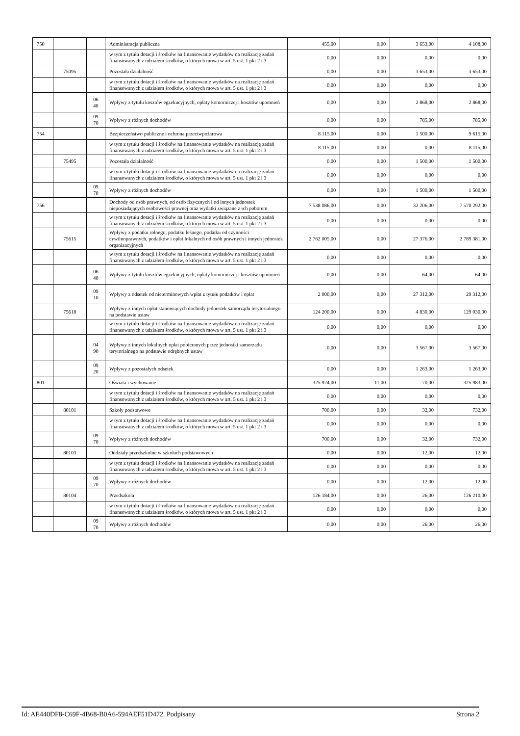| 750 | | | Administracja publiczna | 455,00 | 0,00 | 3 653,00 | 4 108,00 |
| | | | w tym z tytułu dotacji i środków na finansowanie wydatków na realizację zadań finansowanych z udziałem środków, o których mowa w art. 5 ust. 1 pkt 2 i 3 | 0,00 | 0,00 | 0,00 | 0,00 |
| | 75095 | | Pozostała działalność | 0,00 | 0,00 | 3 653,00 | 3 653,00 |
| | | | w tym z tytułu dotacji i środków na finansowanie wydatków na realizację zadań finansowanych z udziałem środków, o których mowa w art. 5 ust. 1 pkt 2 i 3 | 0,00 | 0,00 | 0,00 | 0,00 |
| | | 06 40 | Wpływy z tytułu kosztów egzekucyjnych, opłaty komorniczej i kosztów upomnień | 0,00 | 0,00 | 2 868,00 | 2 868,00 |
| | | 09 70 | Wpływy z różnych dochodów | 0,00 | 0,00 | 785,00 | 785,00 |
| 754 | | | Bezpieczeństwo publiczne i ochrona przeciwpożarowa | 8 115,00 | 0,00 | 1 500,00 | 9 615,00 |
| | | | w tym z tytułu dotacji i środków na finansowanie wydatków na realizację zadań finansowanych z udziałem środków, o których mowa w art. 5 ust. 1 pkt 2 i 3 | 8 115,00 | 0,00 | 0,00 | 8 115,00 |
| | 75495 | | Pozostała działalność | 0,00 | 0,00 | 1 500,00 | 1 500,00 |
| | | | w tym z tytułu dotacji i środków na finansowanie wydatków na realizację zadań finansowanych z udziałem środków, o których mowa w art. 5 ust. 1 pkt 2 i 3 | 0,00 | 0,00 | 0,00 | 0,00 |
| | | 09 70 | Wpływy z różnych dochodów | 0,00 | 0,00 | 1 500,00 | 1 500,00 |
| 756 | | | Dochody od osób prawnych, od osób fizycznych i od innych jednostek nieposiadających osobowości prawnej oraz wydatki związane z ich poborem | 7 538 086,00 | 0,00 | 32 206,00 | 7 570 292,00 |
| | | | w tym z tytułu dotacji i środków na finansowanie wydatków na realizację zadań finansowanych z udziałem środków, o których mowa w art. 5 ust. 1 pkt 2 i 3 | 0,00 | 0,00 | 0,00 | 0,00 |
| | 75615 | | Wpływy z podatku rolnego, podatku leśnego, podatku od czynności cywilnoprawnych, podatków i opłat lokalnych od osób prawnych i innych jednostek organizacyjnych | 2 762 005,00 | 0,00 | 27 376,00 | 2 789 381,00 |
| | | | w tym z tytułu dotacji i środków na finansowanie wydatków na realizację zadań finansowanych z udziałem środków, o których mowa w art. 5 ust. 1 pkt 2 i 3 | 0,00 | 0,00 | 0,00 | 0,00 |
| | | 06 40 | Wpływy z tytułu kosztów egzekucyjnych, opłaty komorniczej i kosztów upomnień | 0,00 | 0,00 | 64,00 | 64,00 |
| | | 09 10 | Wpływy z odsetek od nieterminowych wpłat z tytułu podatków i opłat | 2 000,00 | 0,00 | 27 312,00 | 29 312,00 |
| | 75618 | | Wpływy z innych opłat stanowiących dochody jednostek samorządu terytorialnego na podstawie ustaw | 124 200,00 | 0,00 | 4 830,00 | 129 030,00 |
| | | | w tym z tytułu dotacji i środków na finansowanie wydatków na realizację zadań finansowanych z udziałem środków, o których mowa w art. 5 ust. 1 pkt 2 i 3 | 0,00 | 0,00 | 0,00 | 0,00 |
| | | 04 90 | Wpływy z innych lokalnych opłat pobieranych przez jednostki samorządu terytorialnego na podstawie odrębnych ustaw | 0,00 | 0,00 | 3 567,00 | 3 567,00 |
| | | 09 20 | Wpływy z pozostałych odsetek | 0,00 | 0,00 | 1 263,00 | 1 263,00 |
| 801 | | | Oświata i wychowanie | 325 924,00 | -11,00 | 70,00 | 325 983,00 |
| | | | w tym z tytułu dotacji i środków na finansowanie wydatków na realizację zadań finansowanych z udziałem środków, o których mowa w art. 5 ust. 1 pkt 2 i 3 | 0,00 | 0,00 | 0,00 | 0,00 |
| | 80101 | | Szkoły podstawowe | 700,00 | 0,00 | 32,00 | 732,00 |
| | | | w tym z tytułu dotacji i środków na finansowanie wydatków na realizację zadań finansowanych z udziałem środków, o których mowa w art. 5 ust. 1 pkt 2 i 3 | 0,00 | 0,00 | 0,00 | 0,00 |
| | | 09 70 | Wpływy z różnych dochodów | 700,00 | 0,00 | 32,00 | 732,00 |
| | 80103 | | Oddziały przedszkolne w szkołach podstawowych | 0,00 | 0,00 | 12,00 | 12,00 |
| | | | w tym z tytułu dotacji i środków na finansowanie wydatków na realizację zadań finansowanych z udziałem środków, o których mowa w art. 5 ust. 1 pkt 2 i 3 | 0,00 | 0,00 | 0,00 | 0,00 |
| | | 09 70 | Wpływy z różnych dochodów | 0,00 | 0,00 | 12,00 | 12,00 |
| | 80104 | | Przedszkola | 126 184,00 | 0,00 | 26,00 | 126 210,00 |
| | | | w tym z tytułu dotacji i środków na finansowanie wydatków na realizację zadań finansowanych z udziałem środków, o których mowa w art. 5 ust. 1 pkt 2 i 3 | 0,00 | 0,00 | 0,00 | 0,00 |
| | | 09 70 | Wpływy z różnych dochodów | 0,00 | 0,00 | 26,00 | 26,00 |
Id: AE440DF8-C69F-4B68-B0A6-594AEF51D472. Podpisany Strona 2